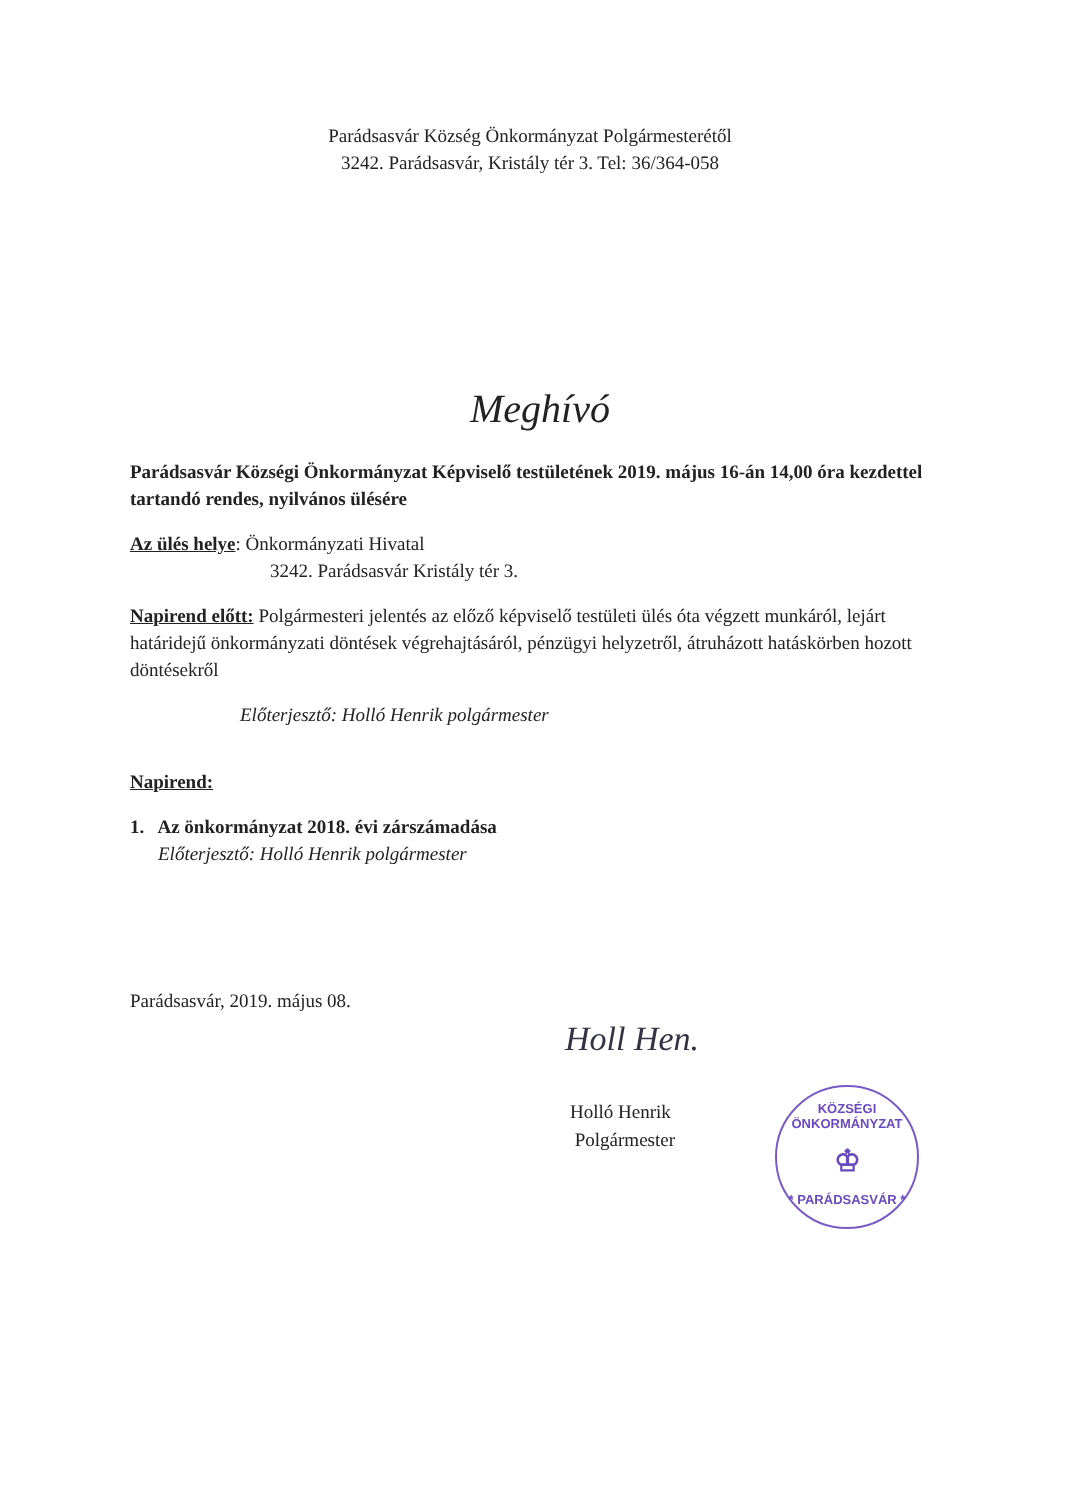Parádsasvár Község Önkormányzat Polgármesterétől
3242. Parádsasvár, Kristály tér 3. Tel: 36/364-058
Meghívó
Parádsasvár Községi Önkormányzat Képviselő testületének 2019. május 16-án 14,00 óra kezdettel tartandó rendes, nyilvános ülésére
Az ülés helye: Önkormányzati Hivatal
3242. Parádsasvár Kristály tér 3.
Napirend előtt: Polgármesteri jelentés az előző képviselő testületi ülés óta végzett munkáról, lejárt határidejű önkormányzati döntések végrehajtásáról, pénzügyi helyzetről, átruházott hatáskörben hozott döntésekről
Előterjesztő: Holló Henrik polgármester
Napirend:
1. Az önkormányzat 2018. évi zárszámadása
Előterjesztő: Holló Henrik polgármester
Parádsasvár, 2019. május 08.
Holl Hen.
Holló Henrik
Polgármester
KÖZSÉGI ÖNKORMÁNYZAT
♔
* PARÁDSASVÁR *